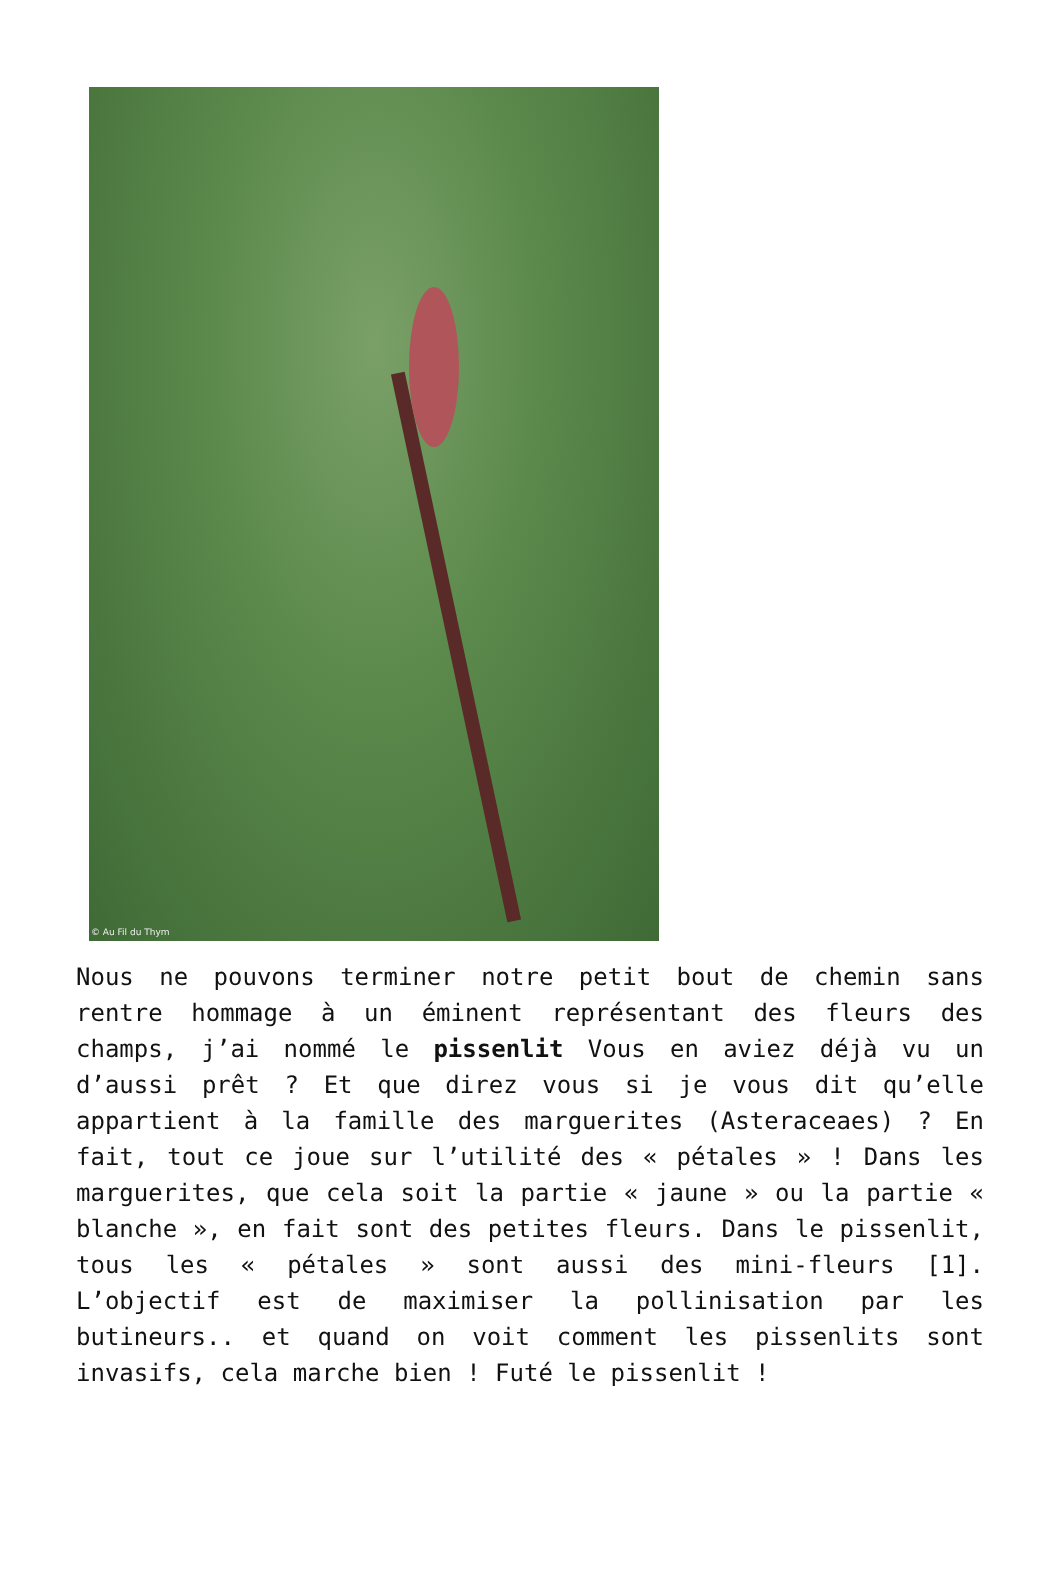© Au Fil du Thym
Nous ne pouvons terminer notre petit bout de chemin sans rentre hommage à un éminent représentant des fleurs des champs, j’ai nommé le pissenlit Vous en aviez déjà vu un d’aussi prêt ? Et que direz vous si je vous dit qu’elle appartient à la famille des marguerites (Asteraceaes) ? En fait, tout ce joue sur l’utilité des « pétales » ! Dans les marguerites, que cela soit la partie « jaune » ou la partie « blanche », en fait sont des petites fleurs. Dans le pissenlit, tous les « pétales » sont aussi des mini-fleurs [1]. L’objectif est de maximiser la pollinisation par les butineurs.. et quand on voit comment les pissenlits sont invasifs, cela marche bien ! Futé le pissenlit !